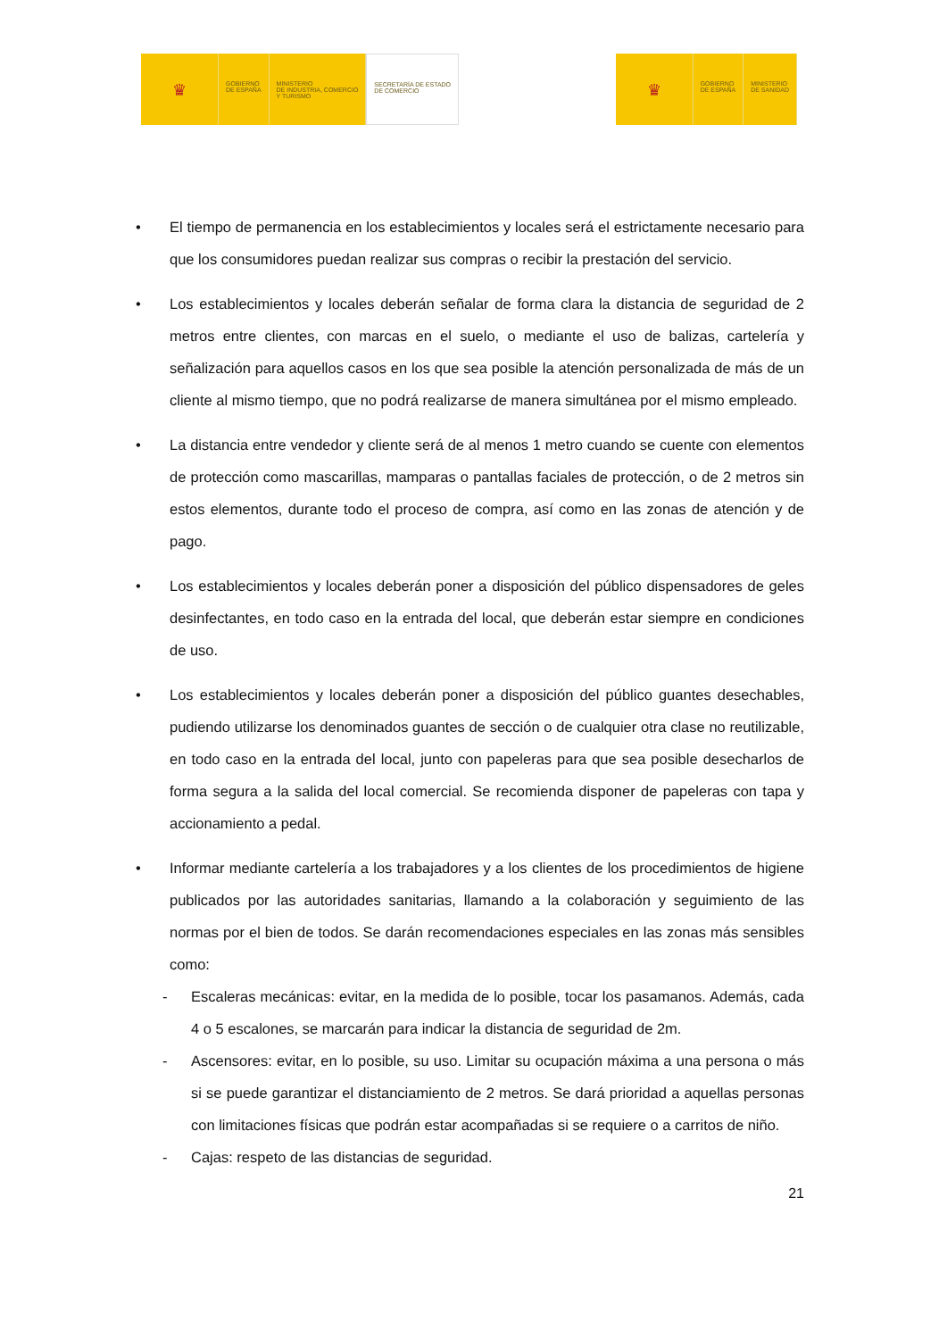♛
GOBIERNO
DE ESPAÑA
MINISTERIO
DE INDUSTRIA, COMERCIO
Y TURISMO
SECRETARÍA DE ESTADO
DE COMERCIO
♛
GOBIERNO
DE ESPAÑA
MINISTERIO
DE SANIDAD
• El tiempo de permanencia en los establecimientos y locales será el estrictamente necesario para que los consumidores puedan realizar sus compras o recibir la prestación del servicio.
• Los establecimientos y locales deberán señalar de forma clara la distancia de seguridad de 2 metros entre clientes, con marcas en el suelo, o mediante el uso de balizas, cartelería y señalización para aquellos casos en los que sea posible la atención personalizada de más de un cliente al mismo tiempo, que no podrá realizarse de manera simultánea por el mismo empleado.
• La distancia entre vendedor y cliente será de al menos 1 metro cuando se cuente con elementos de protección como mascarillas, mamparas o pantallas faciales de protección, o de 2 metros sin estos elementos, durante todo el proceso de compra, así como en las zonas de atención y de pago.
• Los establecimientos y locales deberán poner a disposición del público dispensadores de geles desinfectantes, en todo caso en la entrada del local, que deberán estar siempre en condiciones de uso.
• Los establecimientos y locales deberán poner a disposición del público guantes desechables, pudiendo utilizarse los denominados guantes de sección o de cualquier otra clase no reutilizable, en todo caso en la entrada del local, junto con papeleras para que sea posible desecharlos de forma segura a la salida del local comercial. Se recomienda disponer de papeleras con tapa y accionamiento a pedal.
• Informar mediante cartelería a los trabajadores y a los clientes de los procedimientos de higiene publicados por las autoridades sanitarias, llamando a la colaboración y seguimiento de las normas por el bien de todos. Se darán recomendaciones especiales en las zonas más sensibles como:
- Escaleras mecánicas: evitar, en la medida de lo posible, tocar los pasamanos. Además, cada 4 o 5 escalones, se marcarán para indicar la distancia de seguridad de 2m.
- Ascensores: evitar, en lo posible, su uso. Limitar su ocupación máxima a una persona o más si se puede garantizar el distanciamiento de 2 metros. Se dará prioridad a aquellas personas con limitaciones físicas que podrán estar acompañadas si se requiere o a carritos de niño.
- Cajas: respeto de las distancias de seguridad.
21